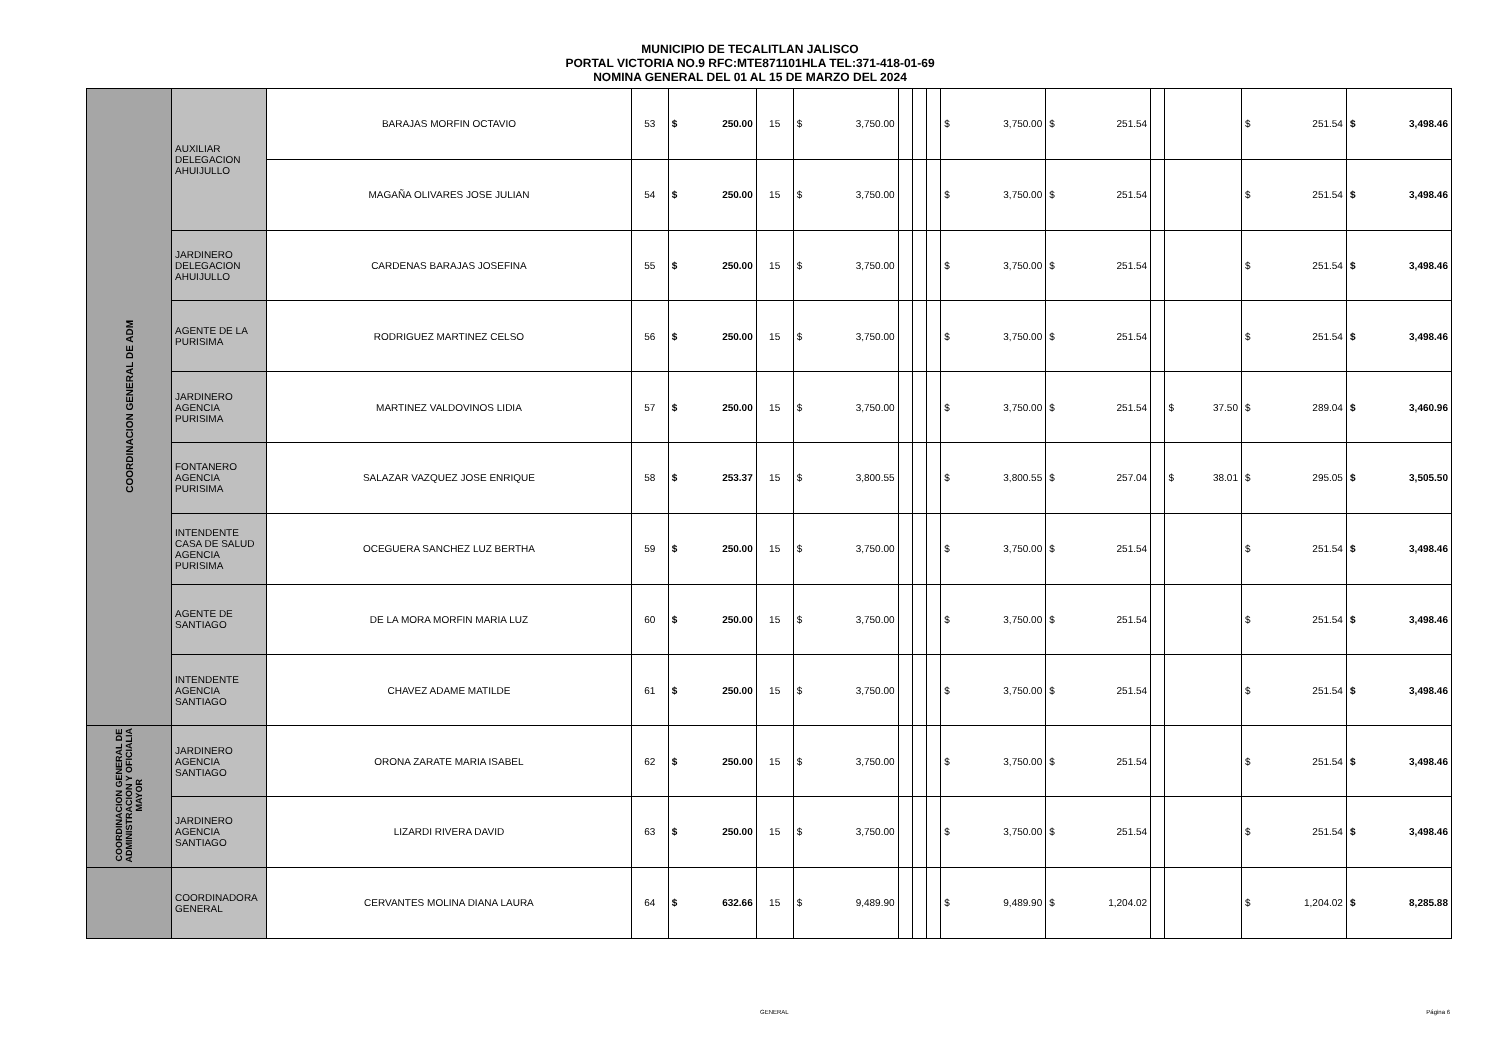MUNICIPIO DE TECALITLAN JALISCO
PORTAL VICTORIA NO.9 RFC:MTE871101HLA TEL:371-418-01-69
NOMINA GENERAL DEL 01 AL 15 DE MARZO DEL 2024
| COORDINACION GENERAL DE ADM | AUXILIAR DELEGACION AHUIJULLO | BARAJAS MORFIN OCTAVIO | 53 | $ 250.00 | 15 | $ 3,750.00 | | | | $ 3,750.00 | $ 251.54 | | | $ 251.54 | $ 3,498.46 |
| | | MAGAÑA OLIVARES JOSE JULIAN | 54 | $ 250.00 | 15 | $ 3,750.00 | | | | $ 3,750.00 | $ 251.54 | | | $ 251.54 | $ 3,498.46 |
| | JARDINERO DELEGACION AHUIJULLO | CARDENAS BARAJAS JOSEFINA | 55 | $ 250.00 | 15 | $ 3,750.00 | | | | $ 3,750.00 | $ 251.54 | | | $ 251.54 | $ 3,498.46 |
| | AGENTE DE LA PURISIMA | RODRIGUEZ MARTINEZ CELSO | 56 | $ 250.00 | 15 | $ 3,750.00 | | | | $ 3,750.00 | $ 251.54 | | | $ 251.54 | $ 3,498.46 |
| | JARDINERO AGENCIA PURISIMA | MARTINEZ VALDOVINOS LIDIA | 57 | $ 250.00 | 15 | $ 3,750.00 | | | | $ 3,750.00 | $ 251.54 | | $ 37.50 | $ 289.04 | $ 3,460.96 |
| | FONTANERO AGENCIA PURISIMA | SALAZAR VAZQUEZ JOSE ENRIQUE | 58 | $ 253.37 | 15 | $ 3,800.55 | | | | $ 3,800.55 | $ 257.04 | | $ 38.01 | $ 295.05 | $ 3,505.50 |
| | INTENDENTE CASA DE SALUD AGENCIA PURISIMA | OCEGUERA SANCHEZ LUZ BERTHA | 59 | $ 250.00 | 15 | $ 3,750.00 | | | | $ 3,750.00 | $ 251.54 | | | $ 251.54 | $ 3,498.46 |
| | AGENTE DE SANTIAGO | DE LA MORA MORFIN MARIA LUZ | 60 | $ 250.00 | 15 | $ 3,750.00 | | | | $ 3,750.00 | $ 251.54 | | | $ 251.54 | $ 3,498.46 |
| | INTENDENTE AGENCIA SANTIAGO | CHAVEZ ADAME MATILDE | 61 | $ 250.00 | 15 | $ 3,750.00 | | | | $ 3,750.00 | $ 251.54 | | | $ 251.54 | $ 3,498.46 |
| COORDINACION GENERAL DE ADMINISTRACION Y OFICIALIA MAYOR | JARDINERO AGENCIA SANTIAGO | ORONA ZARATE MARIA ISABEL | 62 | $ 250.00 | 15 | $ 3,750.00 | | | | $ 3,750.00 | $ 251.54 | | | $ 251.54 | $ 3,498.46 |
| | JARDINERO AGENCIA SANTIAGO | LIZARDI RIVERA DAVID | 63 | $ 250.00 | 15 | $ 3,750.00 | | | | $ 3,750.00 | $ 251.54 | | | $ 251.54 | $ 3,498.46 |
| | COORDINADORA GENERAL | CERVANTES MOLINA DIANA LAURA | 64 | $ 632.66 | 15 | $ 9,489.90 | | | | $ 9,489.90 | $ 1,204.02 | | | $ 1,204.02 | $ 8,285.88 |
GENERAL Página 6